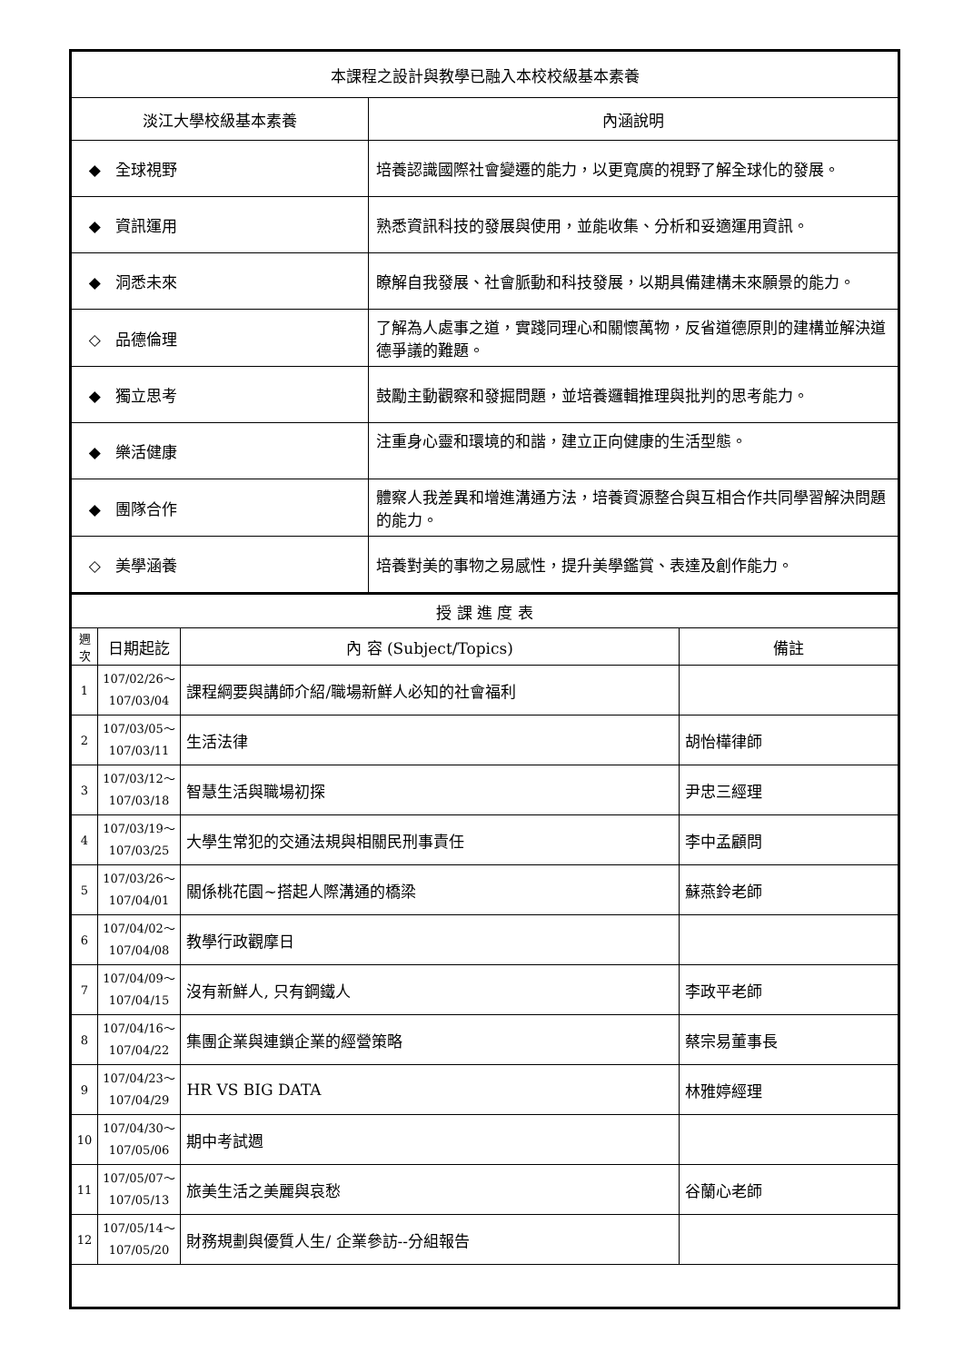| 本課程之設計與教學已融入本校校級基本素養 | |
| 淡江大學校級基本素養 | 內涵說明 |
| ◆ 全球視野 | 培養認識國際社會變遷的能力，以更寬廣的視野了解全球化的發展。 |
| ◆ 資訊運用 | 熟悉資訊科技的發展與使用，並能收集、分析和妥適運用資訊。 |
| ◆ 洞悉未來 | 瞭解自我發展、社會脈動和科技發展，以期具備建構未來願景的能力。 |
| ◇ 品德倫理 | 了解為人處事之道，實踐同理心和關懷萬物，反省道德原則的建構並解決道德爭議的難題。 |
| ◆ 獨立思考 | 鼓勵主動觀察和發掘問題，並培養邏輯推理與批判的思考能力。 |
| ◆ 樂活健康 | 注重身心靈和環境的和諧，建立正向健康的生活型態。 |
| ◆ 團隊合作 | 體察人我差異和增進溝通方法，培養資源整合與互相合作共同學習解決問題的能力。 |
| ◇ 美學涵養 | 培養對美的事物之易感性，提升美學鑑賞、表達及創作能力。 |
| 授 課 進 度 表 | | | |
| 週 次 | 日期起訖 | 內 容 (Subject/Topics) | 備註 |
| 1 | 107/02/26～ 107/03/04 | 課程綱要與講師介紹/職場新鮮人必知的社會福利 | |
| 2 | 107/03/05～ 107/03/11 | 生活法律 | 胡怡樺律師 |
| 3 | 107/03/12～ 107/03/18 | 智慧生活與職場初探 | 尹忠三經理 |
| 4 | 107/03/19～ 107/03/25 | 大學生常犯的交通法規與相關民刑事責任 | 李中孟顧問 |
| 5 | 107/03/26～ 107/04/01 | 關係桃花園~搭起人際溝通的橋梁 | 蘇燕鈴老師 |
| 6 | 107/04/02～ 107/04/08 | 教學行政觀摩日 | |
| 7 | 107/04/09～ 107/04/15 | 沒有新鮮人, 只有鋼鐵人 | 李政平老師 |
| 8 | 107/04/16～ 107/04/22 | 集團企業與連鎖企業的經營策略 | 蔡宗易董事長 |
| 9 | 107/04/23～ 107/04/29 | HR VS BIG DATA | 林雅婷經理 |
| 10 | 107/04/30～ 107/05/06 | 期中考試週 | |
| 11 | 107/05/07～ 107/05/13 | 旅美生活之美麗與哀愁 | 谷蘭心老師 |
| 12 | 107/05/14～ 107/05/20 | 財務規劃與優質人生/ 企業參訪--分組報告 | |